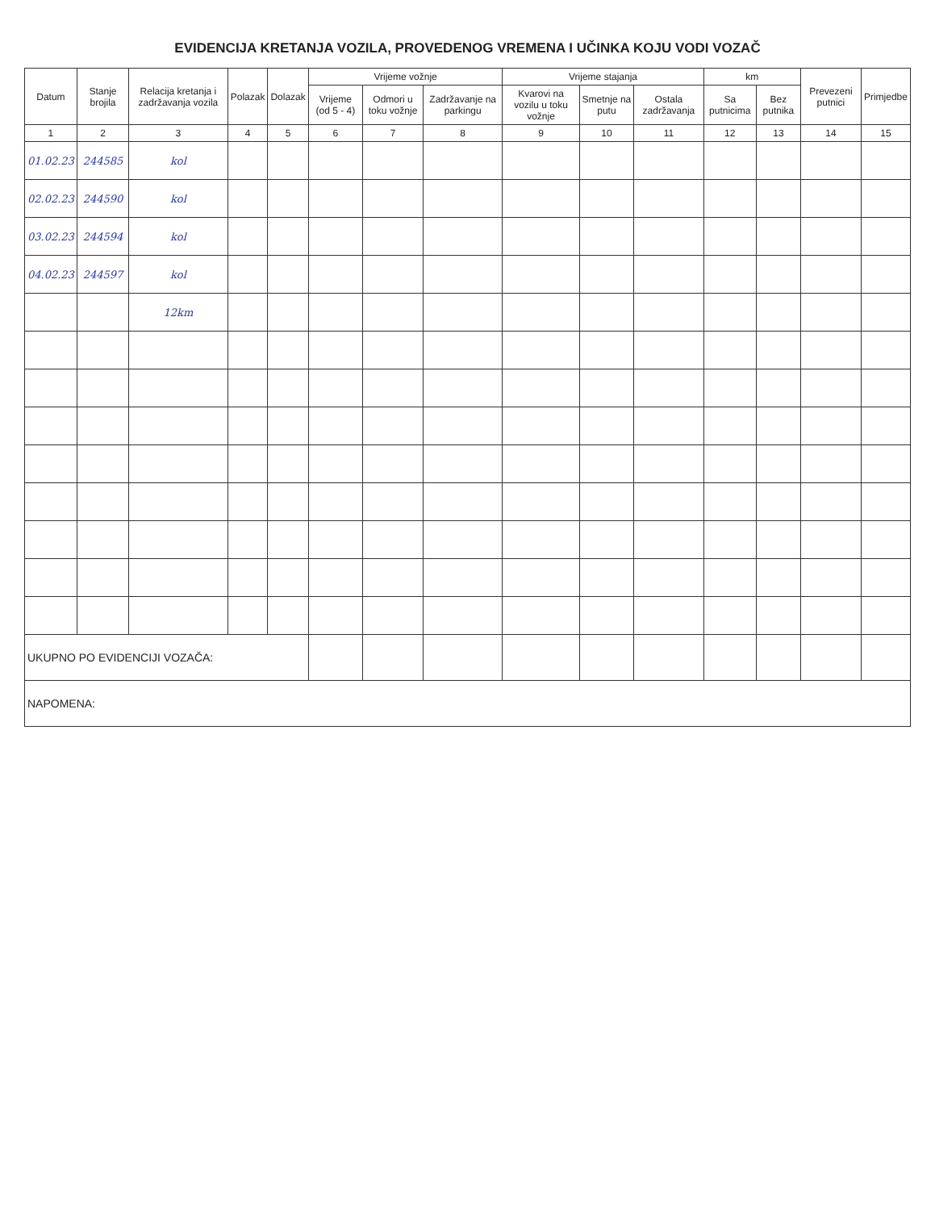EVIDENCIJA KRETANJA VOZILA, PROVEDENOG VREMENA I UČINKA KOJU VODI VOZAČ
| Datum | Stanje brojila | Relacija kretanja i zadržavanja vozila | Polazak | Dolazak | Vrijeme vožnje | | | Vrijeme stajanja | | | km | | Prevezeni putnici | Primjedbe |
| --- | --- | --- | --- | --- | --- | --- | --- | --- | --- | --- | --- | --- | --- | --- |
| | | | | | Vrijeme (od 5 - 4) | Odmori u toku vožnje | Zadržavanje na parkingu | Kvarovi na vozilu u toku vožnje | Smetnje na putu | Ostala zadržavanja | Sa putnicima | Bez putnika | | |
| 1 | 2 | 3 | 4 | 5 | 6 | 7 | 8 | 9 | 10 | 11 | 12 | 13 | 14 | 15 |
| 01.02.23 | 244585 | kol | | | | | | | | | | | | |
| 02.02.23 | 244590 | kol | | | | | | | | | | | | |
| 03.02.23 | 244594 | kol | | | | | | | | | | | | |
| 04.02.23 | 244597 | kol | | | | | | | | | | | | |
| | | 12km | | | | | | | | | | | | |
| UKUPNO PO EVIDENCIJI VOZAČA: | | | | | | | | | | | | | | |
| NAPOMENA: | | | | | | | | | | | | | | |